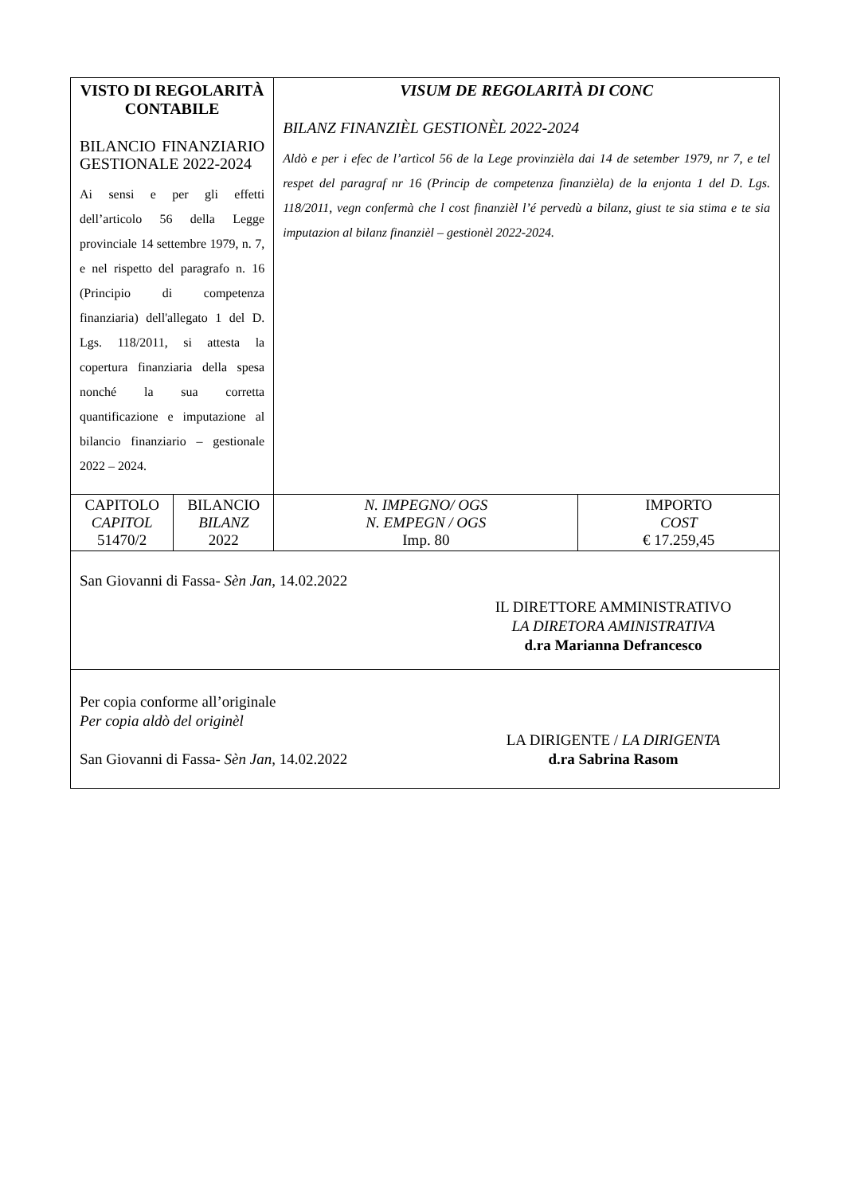| VISTO DI REGOLARITÀ CONTABILE BILANCIO FINANZIARIO GESTIONALE 2022-2024 Ai sensi e per gli effetti dell’articolo 56 della Legge provinciale 14 settembre 1979, n. 7, e nel rispetto del paragrafo n. 16 (Principio di competenza finanziaria) dell'allegato 1 del D. Lgs. 118/2011, si attesta la copertura finanziaria della spesa nonché la sua corretta quantificazione e imputazione al bilancio finanziario – gestionale 2022 – 2024. | | VISUM DE REGOLARITÀ DI CONC BILANZ FINANZIÈL GESTIONÈL 2022-2024 Aldò e per i efec de l’artìcol 56 de la Lege provinzièla dai 14 de setember 1979, nr 7, e tel respet del paragraf nr 16 (Princip de competenza finanzièla) de la enjonta 1 del D. Lgs. 118/2011, vegn confermà che l cost finanzièl l’é pervedù a bilanz, giust te sia stima e te sia imputazion al bilanz finanzièl – gestionèl 2022-2024. | |
| CAPITOLO CAPITOL 51470/2 | BILANCIO BILANZ 2022 | N. IMPEGNO/ OGS N. EMPEGN / OGS Imp. 80 | IMPORTO COST € 17.259,45 |
| San Giovanni di Fassa- Sèn Jan , 14.02.2022 IL DIRETTORE AMMINISTRATIVO LA DIRETORA AMINISTRATIVA d.ra Marianna Defrancesco | | | |
| Per copia conforme all’originale Per copia aldò del originèl San Giovanni di Fassa- Sèn Jan , 14.02.2022 LA DIRIGENTE / LA DIRIGENTA d.ra Sabrina Rasom | | | |